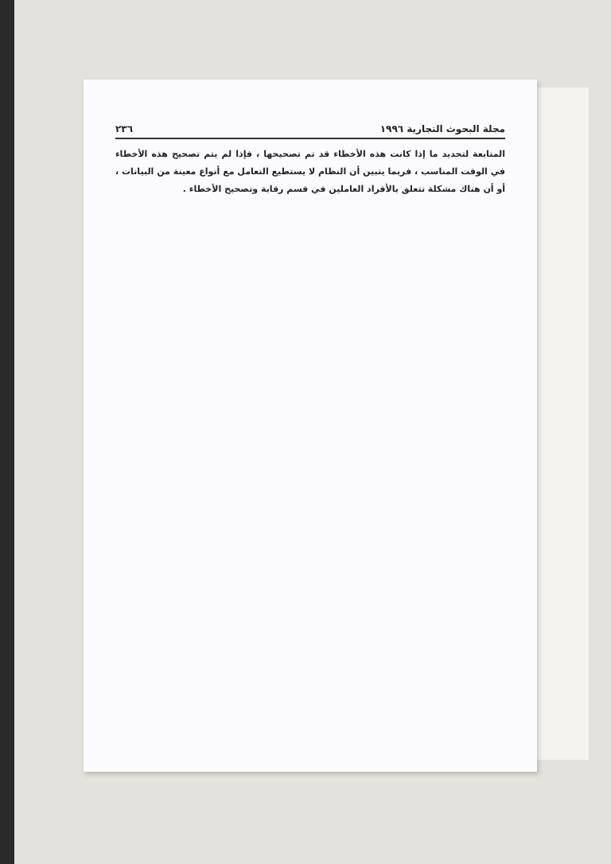مجلة البحوث التجارية ١٩٩٦ ٢٣٦
المتابعة لتحديد ما إذا كانت هذه الأخطاء قد تم تصحيحها ، فإذا لم يتم تصحيح هذه الأخطاء في الوقت المناسب ، فربما يتبين أن النظام لا يستطيع التعامل مع أنواع معينة من البيانات ، أو أن هناك مشكلة تتعلق بالأفراد العاملين في قسم رقابة وتصحيح الأخطاء .